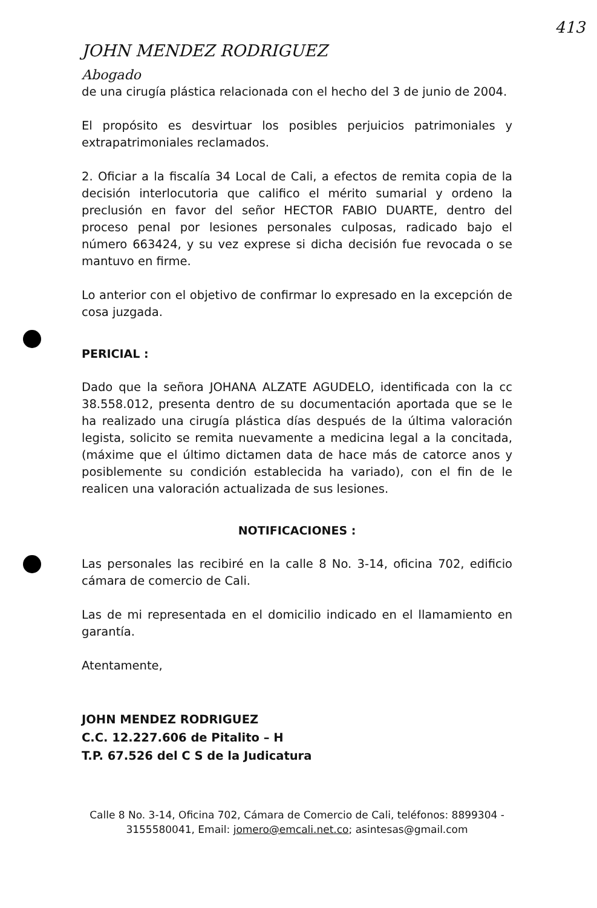413
JOHN MENDEZ RODRIGUEZ
Abogado
de una cirugía plástica relacionada con el hecho del 3 de junio de 2004.
El propósito es desvirtuar los posibles perjuicios patrimoniales y extrapatrimoniales reclamados.
2. Oficiar a la fiscalía 34 Local de Cali, a efectos de remita copia de la decisión interlocutoria que califico el mérito sumarial y ordeno la preclusión en favor del señor HECTOR FABIO DUARTE, dentro del proceso penal por lesiones personales culposas, radicado bajo el número 663424, y su vez exprese si dicha decisión fue revocada o se mantuvo en firme.
Lo anterior con el objetivo de confirmar lo expresado en la excepción de cosa juzgada.
PERICIAL :
Dado que la señora JOHANA ALZATE AGUDELO, identificada con la cc 38.558.012, presenta dentro de su documentación aportada que se le ha realizado una cirugía plástica días después de la última valoración legista, solicito se remita nuevamente a medicina legal a la concitada, (máxime que el último dictamen data de hace más de catorce anos y posiblemente su condición establecida ha variado), con el fin de le realicen una valoración actualizada de sus lesiones.
NOTIFICACIONES :
Las personales las recibiré en la calle 8 No. 3-14, oficina 702, edificio cámara de comercio de Cali.
Las de mi representada en el domicilio indicado en el llamamiento en garantía.
Atentamente,
JOHN MENDEZ RODRIGUEZ
C.C. 12.227.606 de Pitalito – H
T.P. 67.526 del C S de la Judicatura
Calle 8 No. 3-14, Oficina 702, Cámara de Comercio de Cali, teléfonos: 8899304 - 3155580041, Email: jomero@emcali.net.co; asintesas@gmail.com